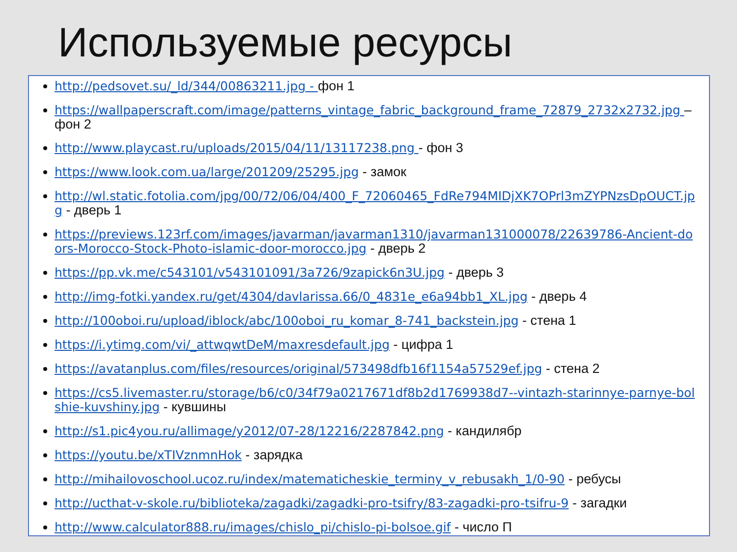Используемые ресурсы
http://pedsovet.su/_ld/344/00863211.jpg - фон 1
https://wallpaperscraft.com/image/patterns_vintage_fabric_background_frame_72879_2732x2732.jpg – фон 2
http://www.playcast.ru/uploads/2015/04/11/13117238.png - фон 3
https://www.look.com.ua/large/201209/25295.jpg - замок
http://wl.static.fotolia.com/jpg/00/72/06/04/400_F_72060465_FdRe794MIDjXK7OPrl3mZYPNzsDpOUCT.jpg - дверь 1
https://previews.123rf.com/images/javarman/javarman1310/javarman131000078/22639786-Ancient-doors-Morocco-Stock-Photo-islamic-door-morocco.jpg - дверь 2
https://pp.vk.me/c543101/v543101091/3a726/9zapick6n3U.jpg - дверь 3
http://img-fotki.yandex.ru/get/4304/davlarissa.66/0_4831e_e6a94bb1_XL.jpg - дверь 4
http://100oboi.ru/upload/iblock/abc/100oboi_ru_komar_8-741_backstein.jpg - стена 1
https://i.ytimg.com/vi/_attwqwtDeM/maxresdefault.jpg - цифра 1
https://avatanplus.com/files/resources/original/573498dfb16f1154a57529ef.jpg - стена 2
https://cs5.livemaster.ru/storage/b6/c0/34f79a0217671df8b2d1769938d7--vintazh-starinnye-parnye-bolshie-kuvshiny.jpg - кувшины
http://s1.pic4you.ru/allimage/y2012/07-28/12216/2287842.png - кандилябр
https://youtu.be/xTIVznmnHok - зарядка
http://mihailovoschool.ucoz.ru/index/matematicheskie_terminy_v_rebusakh_1/0-90 - ребусы
http://ucthat-v-skole.ru/biblioteka/zagadki/zagadki-pro-tsifry/83-zagadki-pro-tsifru-9 - загадки
http://www.calculator888.ru/images/chislo_pi/chislo-pi-bolsoe.gif - число П